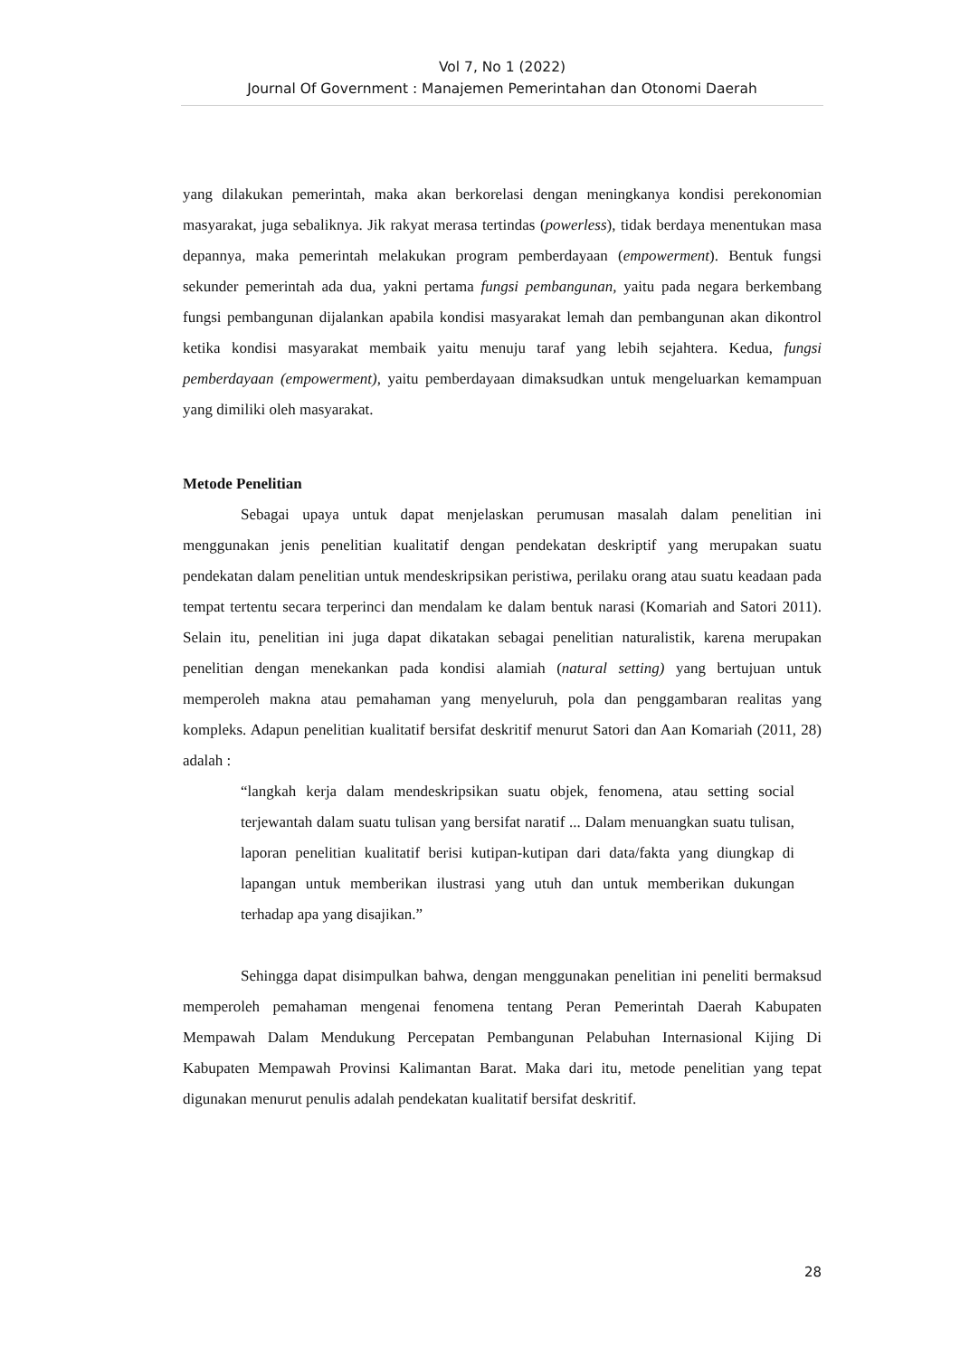Vol 7, No 1 (2022)
Journal Of Government : Manajemen Pemerintahan dan Otonomi Daerah
yang dilakukan pemerintah, maka akan berkorelasi dengan meningkanya kondisi perekonomian masyarakat, juga sebaliknya. Jik rakyat merasa tertindas (powerless), tidak berdaya menentukan masa depannya, maka pemerintah melakukan program pemberdayaan (empowerment). Bentuk fungsi sekunder pemerintah ada dua, yakni pertama fungsi pembangunan, yaitu pada negara berkembang fungsi pembangunan dijalankan apabila kondisi masyarakat lemah dan pembangunan akan dikontrol ketika kondisi masyarakat membaik yaitu menuju taraf yang lebih sejahtera. Kedua, fungsi pemberdayaan (empowerment), yaitu pemberdayaan dimaksudkan untuk mengeluarkan kemampuan yang dimiliki oleh masyarakat.
Metode Penelitian
Sebagai upaya untuk dapat menjelaskan perumusan masalah dalam penelitian ini menggunakan jenis penelitian kualitatif dengan pendekatan deskriptif yang merupakan suatu pendekatan dalam penelitian untuk mendeskripsikan peristiwa, perilaku orang atau suatu keadaan pada tempat tertentu secara terperinci dan mendalam ke dalam bentuk narasi (Komariah and Satori 2011). Selain itu, penelitian ini juga dapat dikatakan sebagai penelitian naturalistik, karena merupakan penelitian dengan menekankan pada kondisi alamiah (natural setting) yang bertujuan untuk memperoleh makna atau pemahaman yang menyeluruh, pola dan penggambaran realitas yang kompleks. Adapun penelitian kualitatif bersifat deskritif menurut Satori dan Aan Komariah (2011, 28) adalah :
“langkah kerja dalam mendeskripsikan suatu objek, fenomena, atau setting social terjewantah dalam suatu tulisan yang bersifat naratif ... Dalam menuangkan suatu tulisan, laporan penelitian kualitatif berisi kutipan-kutipan dari data/fakta yang diungkap di lapangan untuk memberikan ilustrasi yang utuh dan untuk memberikan dukungan terhadap apa yang disajikan.”
Sehingga dapat disimpulkan bahwa, dengan menggunakan penelitian ini peneliti bermaksud memperoleh pemahaman mengenai fenomena tentang Peran Pemerintah Daerah Kabupaten Mempawah Dalam Mendukung Percepatan Pembangunan Pelabuhan Internasional Kijing Di Kabupaten Mempawah Provinsi Kalimantan Barat. Maka dari itu, metode penelitian yang tepat digunakan menurut penulis adalah pendekatan kualitatif bersifat deskritif.
28